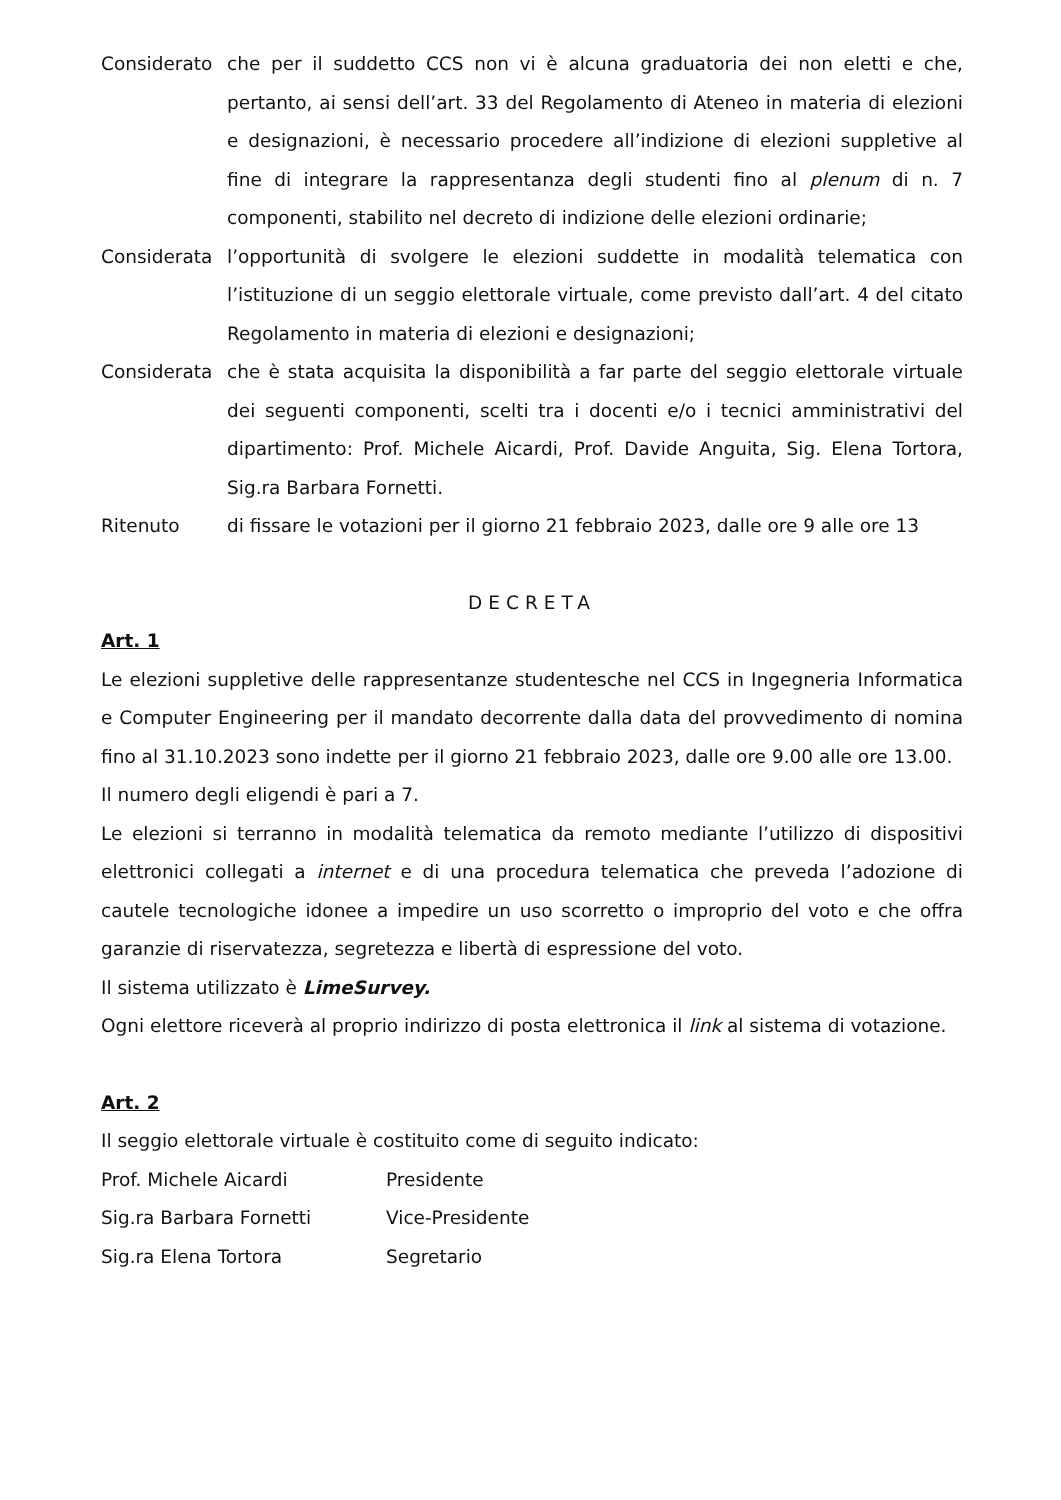Considerato che per il suddetto CCS non vi è alcuna graduatoria dei non eletti e che, pertanto, ai sensi dell’art. 33 del Regolamento di Ateneo in materia di elezioni e designazioni, è necessario procedere all’indizione di elezioni suppletive al fine di integrare la rappresentanza degli studenti fino al plenum di n. 7 componenti, stabilito nel decreto di indizione delle elezioni ordinarie;
Considerata l’opportunità di svolgere le elezioni suddette in modalità telematica con l’istituzione di un seggio elettorale virtuale, come previsto dall’art. 4 del citato Regolamento in materia di elezioni e designazioni;
Considerata che è stata acquisita la disponibilità a far parte del seggio elettorale virtuale dei seguenti componenti, scelti tra i docenti e/o i tecnici amministrativi del dipartimento: Prof. Michele Aicardi, Prof. Davide Anguita, Sig. Elena Tortora, Sig.ra Barbara Fornetti.
Ritenuto di fissare le votazioni per il giorno 21 febbraio 2023, dalle ore 9 alle ore 13
DECRETA
Art. 1
Le elezioni suppletive delle rappresentanze studentesche nel CCS in Ingegneria Informatica e Computer Engineering per il mandato decorrente dalla data del provvedimento di nomina fino al 31.10.2023 sono indette per il giorno 21 febbraio 2023, dalle ore 9.00 alle ore 13.00.
Il numero degli eligendi è pari a 7.
Le elezioni si terranno in modalità telematica da remoto mediante l’utilizzo di dispositivi elettronici collegati a internet e di una procedura telematica che preveda l’adozione di cautele tecnologiche idonee a impedire un uso scorretto o improprio del voto e che offra garanzie di riservatezza, segretezza e libertà di espressione del voto.
Il sistema utilizzato è LimeSurvey.
Ogni elettore riceverà al proprio indirizzo di posta elettronica il link al sistema di votazione.
Art. 2
Il seggio elettorale virtuale è costituito come di seguito indicato:
Prof. Michele Aicardi Presidente
Sig.ra Barbara Fornetti Vice-Presidente
Sig.ra Elena Tortora Segretario